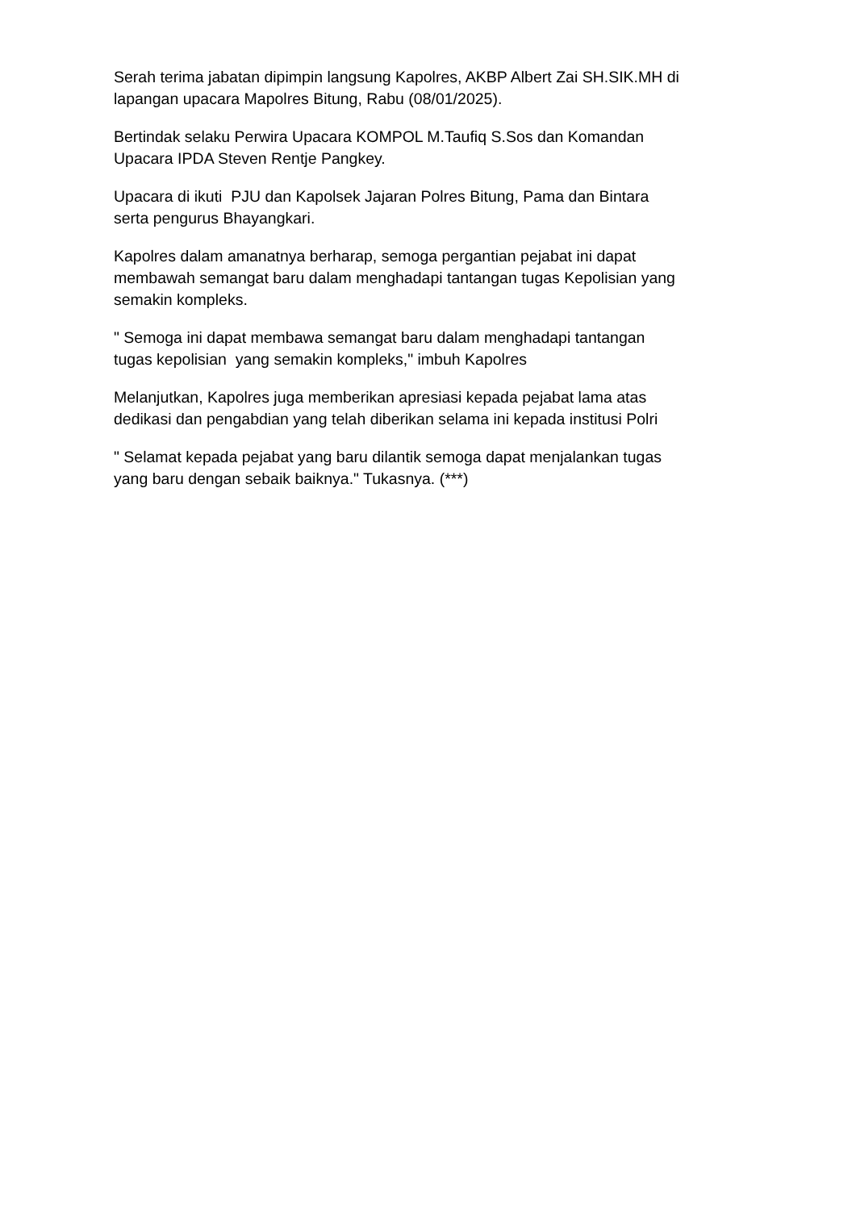Serah terima jabatan dipimpin langsung Kapolres, AKBP Albert Zai SH.SIK.MH di lapangan upacara Mapolres Bitung, Rabu (08/01/2025).
Bertindak selaku Perwira Upacara KOMPOL M.Taufiq S.Sos dan Komandan Upacara IPDA Steven Rentje Pangkey.
Upacara di ikuti PJU dan Kapolsek Jajaran Polres Bitung, Pama dan Bintara serta pengurus Bhayangkari.
Kapolres dalam amanatnya berharap, semoga pergantian pejabat ini dapat membawah semangat baru dalam menghadapi tantangan tugas Kepolisian yang semakin kompleks.
" Semoga ini dapat membawa semangat baru dalam menghadapi tantangan tugas kepolisian yang semakin kompleks," imbuh Kapolres
Melanjutkan, Kapolres juga memberikan apresiasi kepada pejabat lama atas dedikasi dan pengabdian yang telah diberikan selama ini kepada institusi Polri
" Selamat kepada pejabat yang baru dilantik semoga dapat menjalankan tugas yang baru dengan sebaik baiknya." Tukasnya. (***)